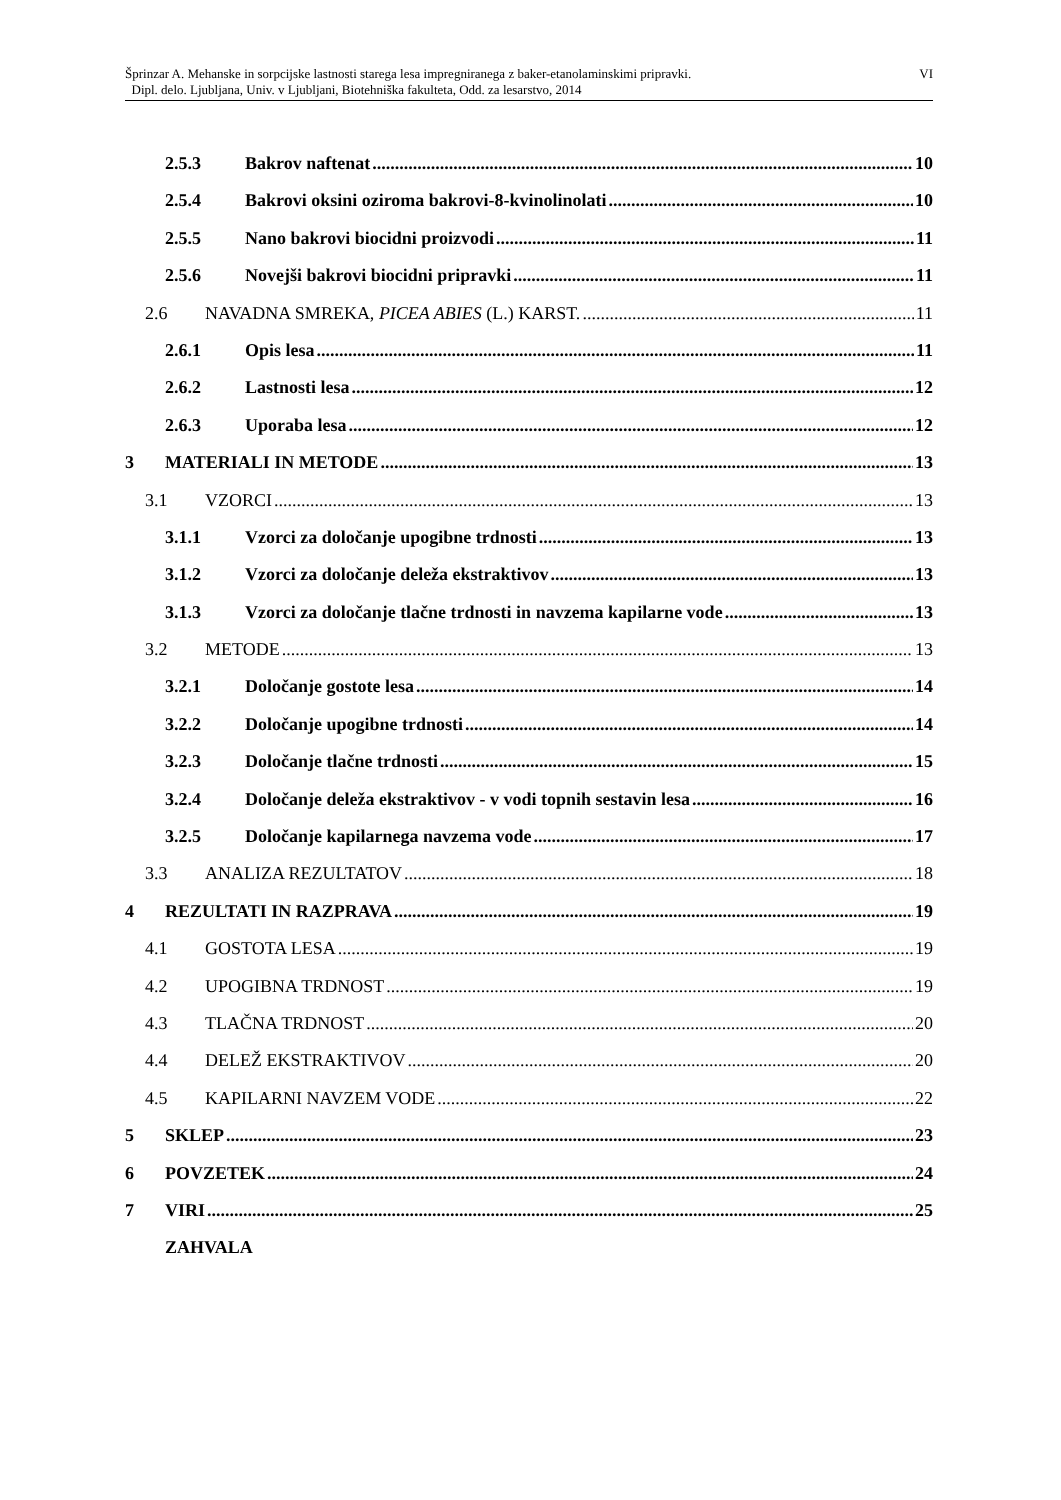VI Šprinzar A. Mehanske in sorpcijske lastnosti starega lesa impregniranega z baker-etanolaminskimi pripravki.
Dipl. delo. Ljubljana, Univ. v Ljubljani, Biotehniška fakulteta, Odd. za lesarstvo, 2014
2.5.3 Bakrov naftenat 10
2.5.4 Bakrovi oksini oziroma bakrovi-8-kvinolinolati 10
2.5.5 Nano bakrovi biocidni proizvodi 11
2.5.6 Novejši bakrovi biocidni pripravki 11
2.6 NAVADNA SMREKA, PICEA ABIES (L.) KARST. 11
2.6.1 Opis lesa 11
2.6.2 Lastnosti lesa 12
2.6.3 Uporaba lesa 12
3 MATERIALI IN METODE 13
3.1 VZORCI 13
3.1.1 Vzorci za določanje upogibne trdnosti 13
3.1.2 Vzorci za določanje deleža ekstraktivov 13
3.1.3 Vzorci za določanje tlačne trdnosti in navzema kapilarne vode 13
3.2 METODE 13
3.2.1 Določanje gostote lesa 14
3.2.2 Določanje upogibne trdnosti 14
3.2.3 Določanje tlačne trdnosti 15
3.2.4 Določanje deleža ekstraktivov - v vodi topnih sestavin lesa 16
3.2.5 Določanje kapilarnega navzema vode 17
3.3 ANALIZA REZULTATOV 18
4 REZULTATI IN RAZPRAVA 19
4.1 GOSTOTA LESA 19
4.2 UPOGIBNA TRDNOST 19
4.3 TLAČNA TRDNOST 20
4.4 DELEŽ EKSTRAKTIVOV 20
4.5 KAPILARNI NAVZEM VODE 22
5 SKLEP 23
6 POVZETEK 24
7 VIRI 25
ZAHVALA